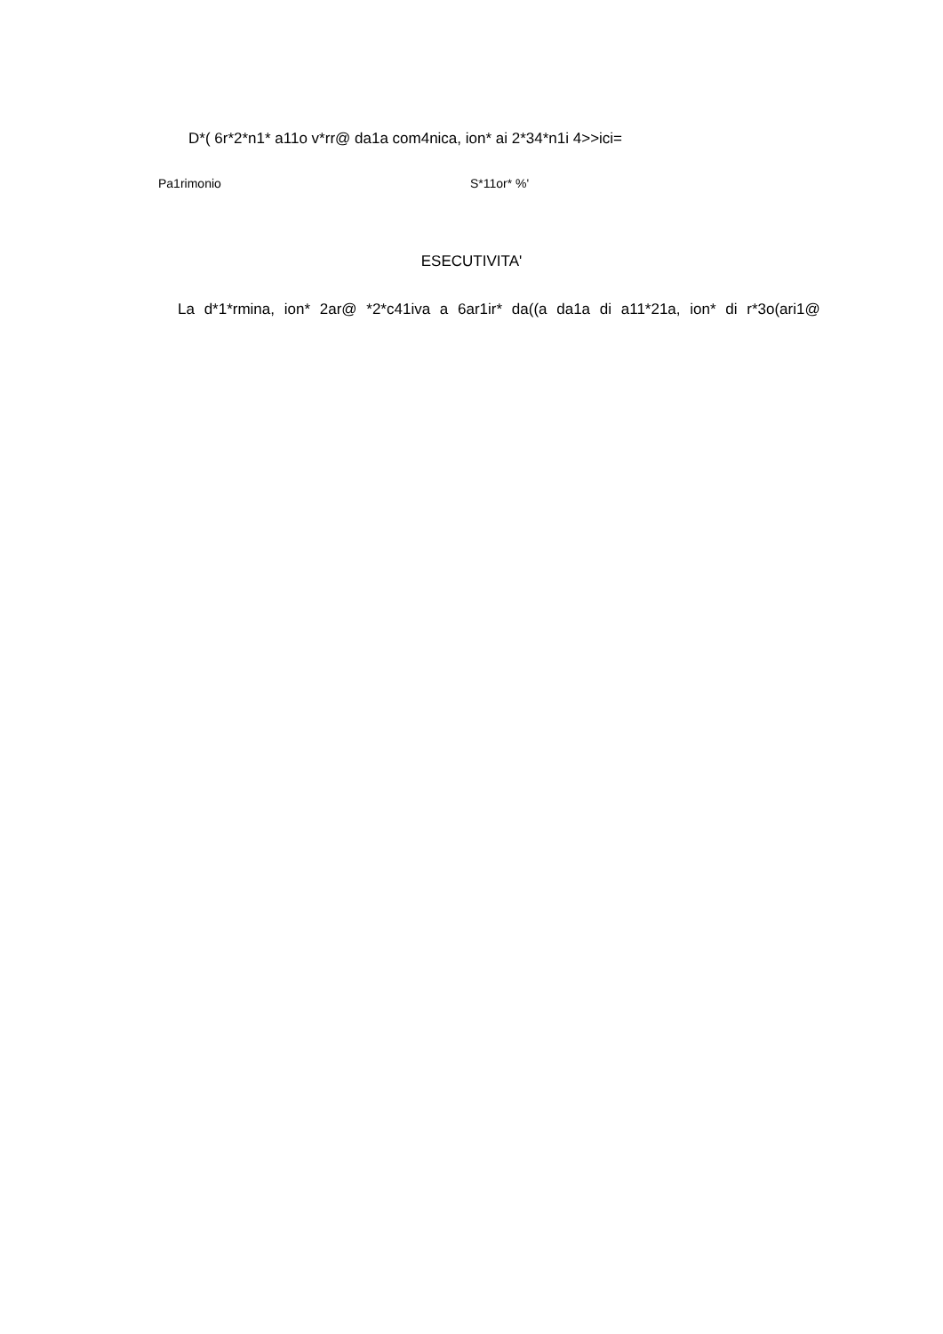D*( 6r*2*n1* a11o v*rr@ da1a com4nica, ion* ai 2*34*n1i 4>>ici=
Pa1rimonio S*11or* %'
ESECUTIVITA'
La d*1*rmina, ion* 2ar@ *2*c41iva a 6ar1ir* da((a da1a di a11*21a, ion* di r*3o(ari1@